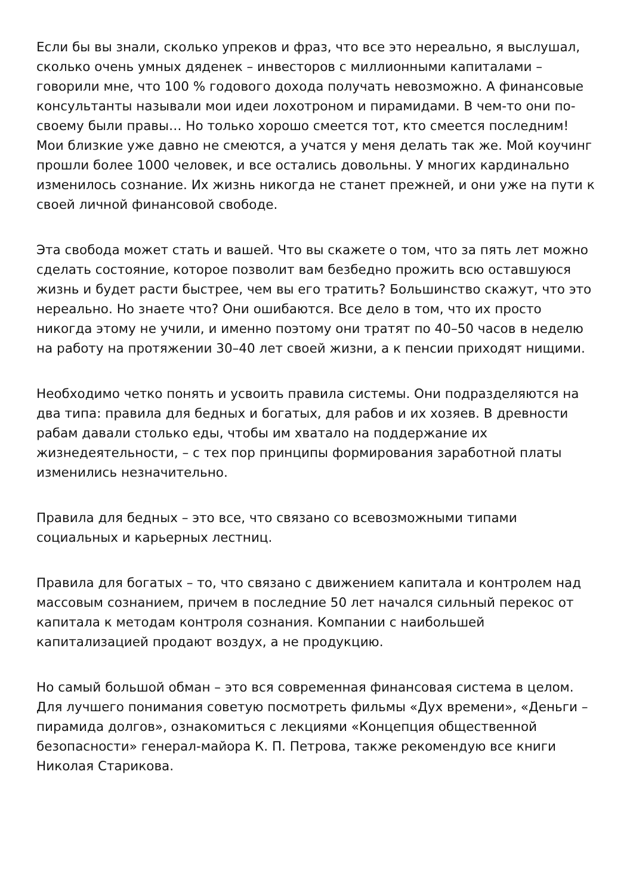Если бы вы знали, сколько упреков и фраз, что все это нереально, я выслушал, сколько очень умных дяденек – инвесторов с миллионными капиталами – говорили мне, что 100 % годового дохода получать невозможно. А финансовые консультанты называли мои идеи лохотроном и пирамидами. В чем-то они по-своему были правы… Но только хорошо смеется тот, кто смеется последним! Мои близкие уже давно не смеются, а учатся у меня делать так же. Мой коучинг прошли более 1000 человек, и все остались довольны. У многих кардинально изменилось сознание. Их жизнь никогда не станет прежней, и они уже на пути к своей личной финансовой свободе.
Эта свобода может стать и вашей. Что вы скажете о том, что за пять лет можно сделать состояние, которое позволит вам безбедно прожить всю оставшуюся жизнь и будет расти быстрее, чем вы его тратить? Большинство скажут, что это нереально. Но знаете что? Они ошибаются. Все дело в том, что их просто никогда этому не учили, и именно поэтому они тратят по 40–50 часов в неделю на работу на протяжении 30–40 лет своей жизни, а к пенсии приходят нищими.
Необходимо четко понять и усвоить правила системы. Они подразделяются на два типа: правила для бедных и богатых, для рабов и их хозяев. В древности рабам давали столько еды, чтобы им хватало на поддержание их жизнедеятельности, – с тех пор принципы формирования заработной платы изменились незначительно.
Правила для бедных – это все, что связано со всевозможными типами социальных и карьерных лестниц.
Правила для богатых – то, что связано с движением капитала и контролем над массовым сознанием, причем в последние 50 лет начался сильный перекос от капитала к методам контроля сознания. Компании с наибольшей капитализацией продают воздух, а не продукцию.
Но самый большой обман – это вся современная финансовая система в целом. Для лучшего понимания советую посмотреть фильмы «Дух времени», «Деньги – пирамида долгов», ознакомиться с лекциями «Концепция общественной безопасности» генерал-майора К. П. Петрова, также рекомендую все книги Николая Старикова.